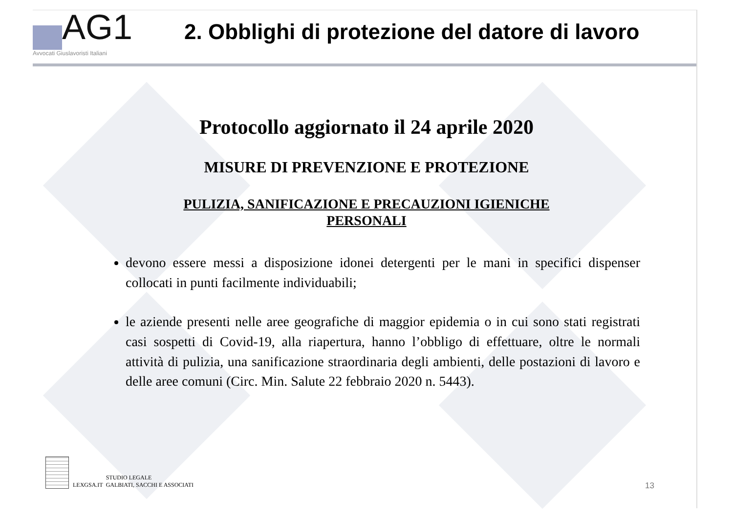AG1
Avvocati Giuslavoristi Italiani
2. Obblighi di protezione del datore di lavoro
Protocollo aggiornato il 24 aprile 2020
MISURE DI PREVENZIONE E PROTEZIONE
PULIZIA, SANIFICAZIONE E PRECAUZIONI IGIENICHE
PERSONALI
devono essere messi a disposizione idonei detergenti per le mani in specifici dispenser collocati in punti facilmente individuabili;
le aziende presenti nelle aree geografiche di maggior epidemia o in cui sono stati registrati casi sospetti di Covid-19, alla riapertura, hanno l’obbligo di effettuare, oltre le normali attività di pulizia, una sanificazione straordinaria degli ambienti, delle postazioni di lavoro e delle aree comuni (Circ. Min. Salute 22 febbraio 2020 n. 5443).
LEXGSA.IT
STUDIO LEGALE
GALBIATI, SACCHI E ASSOCIATI
13